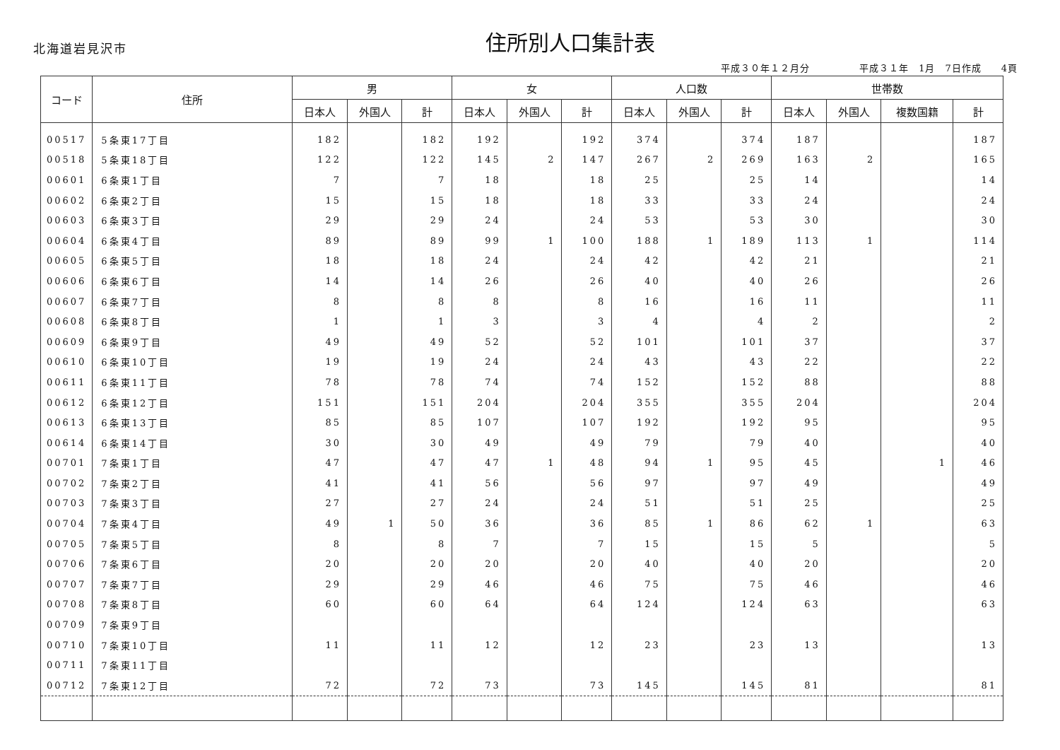北海道岩見沢市
住所別人口集計表
平成３０年１２月分　　　　　平成３１年　1月　7日作成　　4頁
| コード | 住所 | 男 | | | 女 | | | 人口数 | | | 世帯数 | | | |
| --- | --- | --- | --- | --- | --- | --- | --- | --- | --- | --- | --- | --- | --- | --- |
| | | 日本人 | 外国人 | 計 | 日本人 | 外国人 | 計 | 日本人 | 外国人 | 計 | 日本人 | 外国人 | 複数国籍 | 計 |
| 00517 | 5条東17丁目 | 182 | | 182 | 192 | | 192 | 374 | | 374 | 187 | | | 187 |
| 00518 | 5条東18丁目 | 122 | | 122 | 145 | 2 | 147 | 267 | 2 | 269 | 163 | 2 | | 165 |
| 00601 | 6条東1丁目 | 7 | | 7 | 18 | | 18 | 25 | | 25 | 14 | | | 14 |
| 00602 | 6条東2丁目 | 15 | | 15 | 18 | | 18 | 33 | | 33 | 24 | | | 24 |
| 00603 | 6条東3丁目 | 29 | | 29 | 24 | | 24 | 53 | | 53 | 30 | | | 30 |
| 00604 | 6条東4丁目 | 89 | | 89 | 99 | 1 | 100 | 188 | 1 | 189 | 113 | 1 | | 114 |
| 00605 | 6条東5丁目 | 18 | | 18 | 24 | | 24 | 42 | | 42 | 21 | | | 21 |
| 00606 | 6条東6丁目 | 14 | | 14 | 26 | | 26 | 40 | | 40 | 26 | | | 26 |
| 00607 | 6条東7丁目 | 8 | | 8 | 8 | | 8 | 16 | | 16 | 11 | | | 11 |
| 00608 | 6条東8丁目 | 1 | | 1 | 3 | | 3 | 4 | | 4 | 2 | | | 2 |
| 00609 | 6条東9丁目 | 49 | | 49 | 52 | | 52 | 101 | | 101 | 37 | | | 37 |
| 00610 | 6条東10丁目 | 19 | | 19 | 24 | | 24 | 43 | | 43 | 22 | | | 22 |
| 00611 | 6条東11丁目 | 78 | | 78 | 74 | | 74 | 152 | | 152 | 88 | | | 88 |
| 00612 | 6条東12丁目 | 151 | | 151 | 204 | | 204 | 355 | | 355 | 204 | | | 204 |
| 00613 | 6条東13丁目 | 85 | | 85 | 107 | | 107 | 192 | | 192 | 95 | | | 95 |
| 00614 | 6条東14丁目 | 30 | | 30 | 49 | | 49 | 79 | | 79 | 40 | | | 40 |
| 00701 | 7条東1丁目 | 47 | | 47 | 47 | 1 | 48 | 94 | 1 | 95 | 45 | | 1 | 46 |
| 00702 | 7条東2丁目 | 41 | | 41 | 56 | | 56 | 97 | | 97 | 49 | | | 49 |
| 00703 | 7条東3丁目 | 27 | | 27 | 24 | | 24 | 51 | | 51 | 25 | | | 25 |
| 00704 | 7条東4丁目 | 49 | 1 | 50 | 36 | | 36 | 85 | 1 | 86 | 62 | 1 | | 63 |
| 00705 | 7条東5丁目 | 8 | | 8 | 7 | | 7 | 15 | | 15 | 5 | | | 5 |
| 00706 | 7条東6丁目 | 20 | | 20 | 20 | | 20 | 40 | | 40 | 20 | | | 20 |
| 00707 | 7条東7丁目 | 29 | | 29 | 46 | | 46 | 75 | | 75 | 46 | | | 46 |
| 00708 | 7条東8丁目 | 60 | | 60 | 64 | | 64 | 124 | | 124 | 63 | | | 63 |
| 00709 | 7条東9丁目 | | | | | | | | | | | | | |
| 00710 | 7条東10丁目 | 11 | | 11 | 12 | | 12 | 23 | | 23 | 13 | | | 13 |
| 00711 | 7条東11丁目 | | | | | | | | | | | | | |
| 00712 | 7条東12丁目 | 72 | | 72 | 73 | | 73 | 145 | | 145 | 81 | | | 81 |